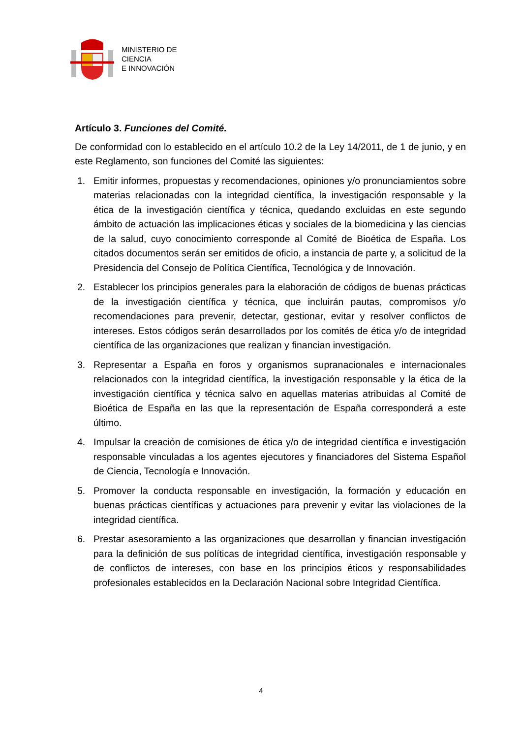MINISTERIO DE
CIENCIA
E INNOVACIÓN
Artículo 3. Funciones del Comité.
De conformidad con lo establecido en el artículo 10.2 de la Ley 14/2011, de 1 de junio, y en este Reglamento, son funciones del Comité las siguientes:
1. Emitir informes, propuestas y recomendaciones, opiniones y/o pronunciamientos sobre materias relacionadas con la integridad científica, la investigación responsable y la ética de la investigación científica y técnica, quedando excluidas en este segundo ámbito de actuación las implicaciones éticas y sociales de la biomedicina y las ciencias de la salud, cuyo conocimiento corresponde al Comité de Bioética de España. Los citados documentos serán ser emitidos de oficio, a instancia de parte y, a solicitud de la Presidencia del Consejo de Política Científica, Tecnológica y de Innovación.
2. Establecer los principios generales para la elaboración de códigos de buenas prácticas de la investigación científica y técnica, que incluirán pautas, compromisos y/o recomendaciones para prevenir, detectar, gestionar, evitar y resolver conflictos de intereses. Estos códigos serán desarrollados por los comités de ética y/o de integridad científica de las organizaciones que realizan y financian investigación.
3. Representar a España en foros y organismos supranacionales e internacionales relacionados con la integridad científica, la investigación responsable y la ética de la investigación científica y técnica salvo en aquellas materias atribuidas al Comité de Bioética de España en las que la representación de España corresponderá a este último.
4. Impulsar la creación de comisiones de ética y/o de integridad científica e investigación responsable vinculadas a los agentes ejecutores y financiadores del Sistema Español de Ciencia, Tecnología e Innovación.
5. Promover la conducta responsable en investigación, la formación y educación en buenas prácticas científicas y actuaciones para prevenir y evitar las violaciones de la integridad científica.
6. Prestar asesoramiento a las organizaciones que desarrollan y financian investigación para la definición de sus políticas de integridad científica, investigación responsable y de conflictos de intereses, con base en los principios éticos y responsabilidades profesionales establecidos en la Declaración Nacional sobre Integridad Científica.
4